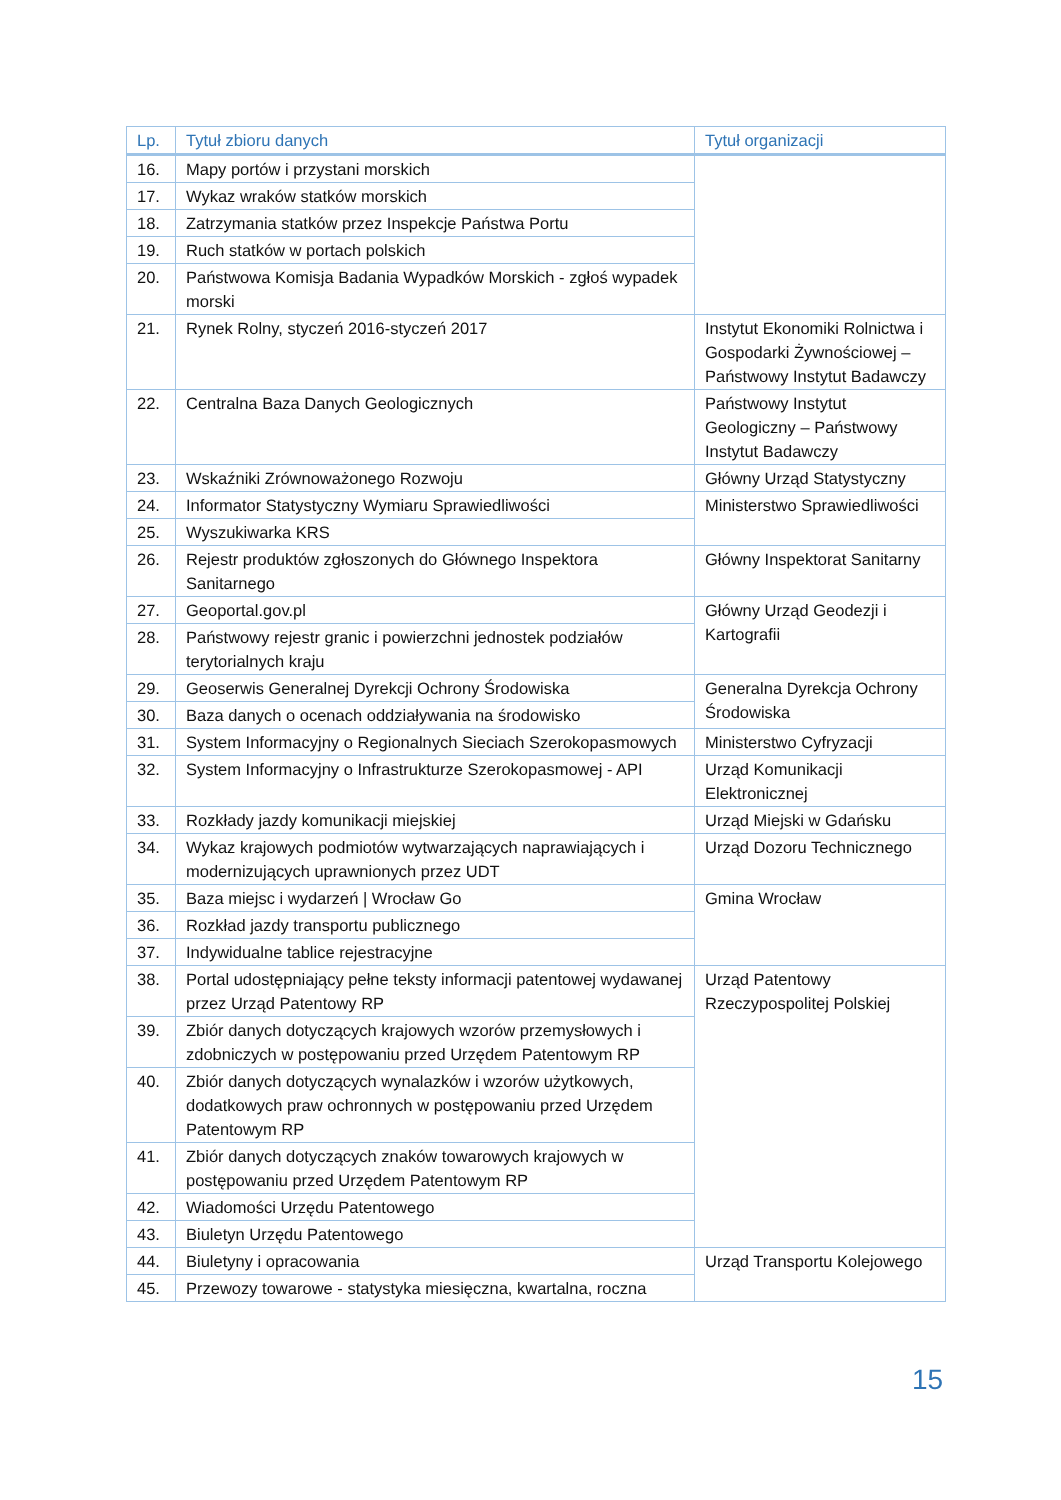| Lp. | Tytuł zbioru danych | Tytuł organizacji |
| --- | --- | --- |
| 16. | Mapy portów i przystani morskich | |
| 17. | Wykaz wraków statków morskich | |
| 18. | Zatrzymania statków przez Inspekcje Państwa Portu | |
| 19. | Ruch statków w portach polskich | |
| 20. | Państwowa Komisja Badania Wypadków Morskich - zgłoś wypadek morski | |
| 21. | Rynek Rolny, styczeń 2016-styczeń 2017 | Instytut Ekonomiki Rolnictwa i Gospodarki Żywnościowej – Państwowy Instytut Badawczy |
| 22. | Centralna Baza Danych Geologicznych | Państwowy Instytut Geologiczny – Państwowy Instytut Badawczy |
| 23. | Wskaźniki Zrównoważonego Rozwoju | Główny Urząd Statystyczny |
| 24. | Informator Statystyczny Wymiaru Sprawiedliwości | Ministerstwo Sprawiedliwości |
| 25. | Wyszukiwarka KRS | |
| 26. | Rejestr produktów zgłoszonych do Głównego Inspektora Sanitarnego | Główny Inspektorat Sanitarny |
| 27. | Geoportal.gov.pl | Główny Urząd Geodezji i Kartografii |
| 28. | Państwowy rejestr granic i powierzchni jednostek podziałów terytorialnych kraju | |
| 29. | Geoserwis Generalnej Dyrekcji Ochrony Środowiska | Generalna Dyrekcja Ochrony Środowiska |
| 30. | Baza danych o ocenach oddziaływania na środowisko | |
| 31. | System Informacyjny o Regionalnych Sieciach Szerokopasmowych | Ministerstwo Cyfryzacji |
| 32. | System Informacyjny o Infrastrukturze Szerokopasmowej - API | Urząd Komunikacji Elektronicznej |
| 33. | Rozkłady jazdy komunikacji miejskiej | Urząd Miejski w Gdańsku |
| 34. | Wykaz krajowych podmiotów wytwarzających naprawiających i modernizujących uprawnionych przez UDT | Urząd Dozoru Technicznego |
| 35. | Baza miejsc i wydarzeń / Wrocław Go | Gmina Wrocław |
| 36. | Rozkład jazdy transportu publicznego | |
| 37. | Indywidualne tablice rejestracyjne | |
| 38. | Portal udostępniający pełne teksty informacji patentowej wydawanej przez Urząd Patentowy RP | Urząd Patentowy Rzeczypospolitej Polskiej |
| 39. | Zbiór danych dotyczących krajowych wzorów przemysłowych i zdobniczych w postępowaniu przed Urzędem Patentowym RP | |
| 40. | Zbiór danych dotyczących wynalazków i wzorów użytkowych, dodatkowych praw ochronnych w postępowaniu przed Urzędem Patentowym RP | |
| 41. | Zbiór danych dotyczących znaków towarowych krajowych w postępowaniu przed Urzędem Patentowym RP | |
| 42. | Wiadomości Urzędu Patentowego | |
| 43. | Biuletyn Urzędu Patentowego | |
| 44. | Biuletyny i opracowania | Urząd Transportu Kolejowego |
| 45. | Przewozy towarowe - statystyka miesięczna, kwartalna, roczna | |
15